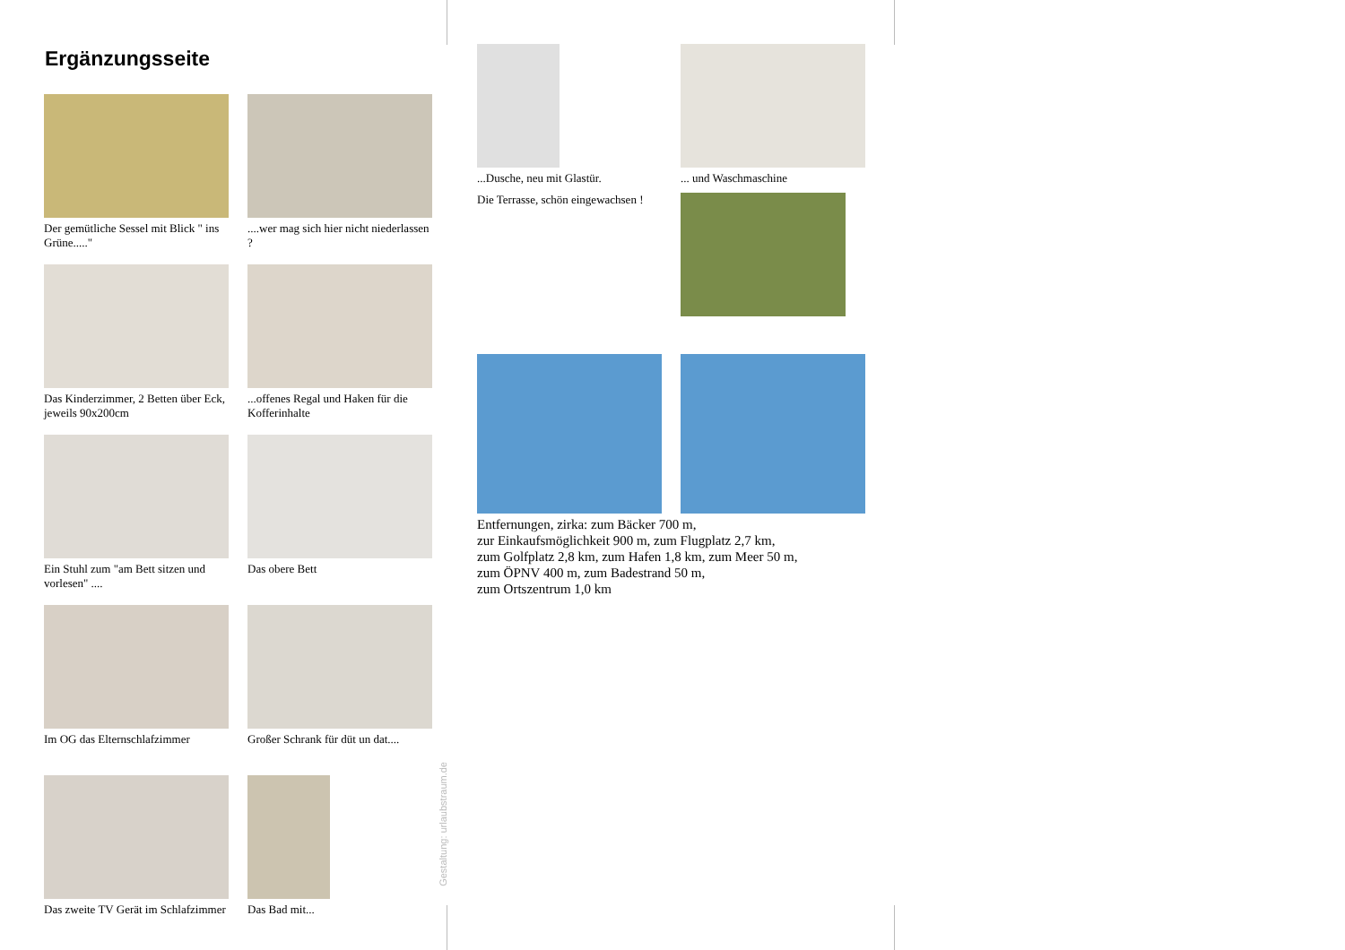Ergänzungsseite
Der gemütliche Sessel mit Blick " ins Grüne....."
....wer mag sich hier nicht niederlassen ?
Das Kinderzimmer, 2 Betten über Eck, jeweils 90x200cm
...offenes Regal und Haken für die Kofferinhalte
Ein Stuhl zum "am Bett sitzen und vorlesen" ....
Das obere Bett
Im OG das Elternschlafzimmer
Großer Schrank für düt un dat....
Das zweite TV Gerät im Schlafzimmer
Das Bad mit...
Gestaltung: urlaubstraum.de
...Dusche, neu mit Glastür.
Die Terrasse, schön eingewachsen !
... und Waschmaschine
Entfernungen, zirka: zum Bäcker 700 m,
zur Einkaufsmöglichkeit 900 m, zum Flugplatz 2,7 km,
zum Golfplatz 2,8 km, zum Hafen 1,8 km, zum Meer 50 m,
zum ÖPNV 400 m, zum Badestrand 50 m,
zum Ortszentrum 1,0 km